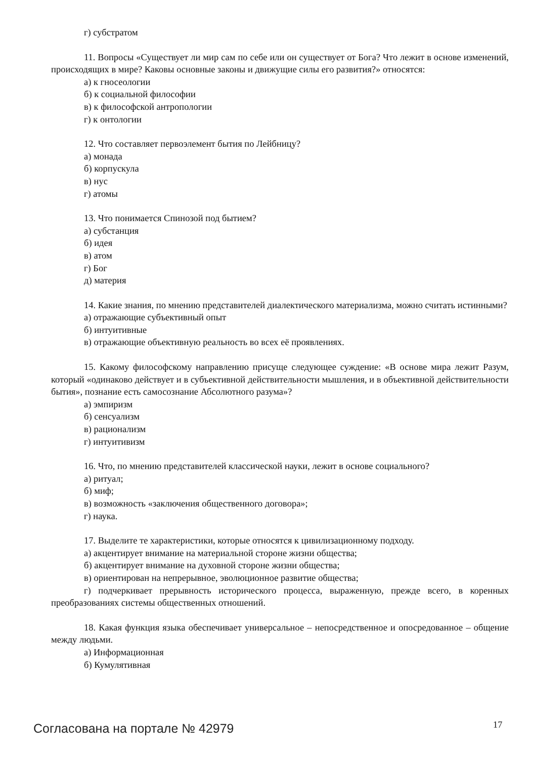г) субстратом
11. Вопросы «Существует ли мир сам по себе или он существует от Бога? Что лежит в основе изменений, происходящих в мире? Каковы основные законы и движущие силы его развития?» относятся:
а) к гносеологии
б) к социальной философии
в) к философской антропологии
г) к онтологии
12. Что составляет первоэлемент бытия по Лейбницу?
а) монада
б) корпускула
в) нус
г) атомы
13. Что понимается Спинозой под бытием?
а) субстанция
б) идея
в) атом
г) Бог
д) материя
14. Какие знания, по мнению представителей диалектического материализма, можно считать истинными?
а) отражающие субъективный опыт
б) интуитивные
в) отражающие объективную реальность во всех её проявлениях.
15. Какому философскому направлению присуще следующее суждение: «В основе мира лежит Разум, который «одинаково действует и в субъективной действительности мышления, и в объективной действительности бытия», познание есть самосознание Абсолютного разума»?
а) эмпиризм
б) сенсуализм
в) рационализм
г) интуитивизм
16. Что, по мнению представителей классической науки, лежит в основе социального?
а) ритуал;
б) миф;
в) возможность «заключения общественного договора»;
г) наука.
17. Выделите те характеристики, которые относятся к цивилизационному подходу.
а) акцентирует внимание на материальной стороне жизни общества;
б) акцентирует внимание на духовной стороне жизни общества;
в) ориентирован на непрерывное, эволюционное развитие общества;
г) подчеркивает прерывность исторического процесса, выраженную, прежде всего, в коренных преобразованиях системы общественных отношений.
18. Какая функция языка обеспечивает универсальное – непосредственное и опосредованное – общение между людьми.
а) Информационная
б) Кумулятивная
Согласована на портале № 42979 17